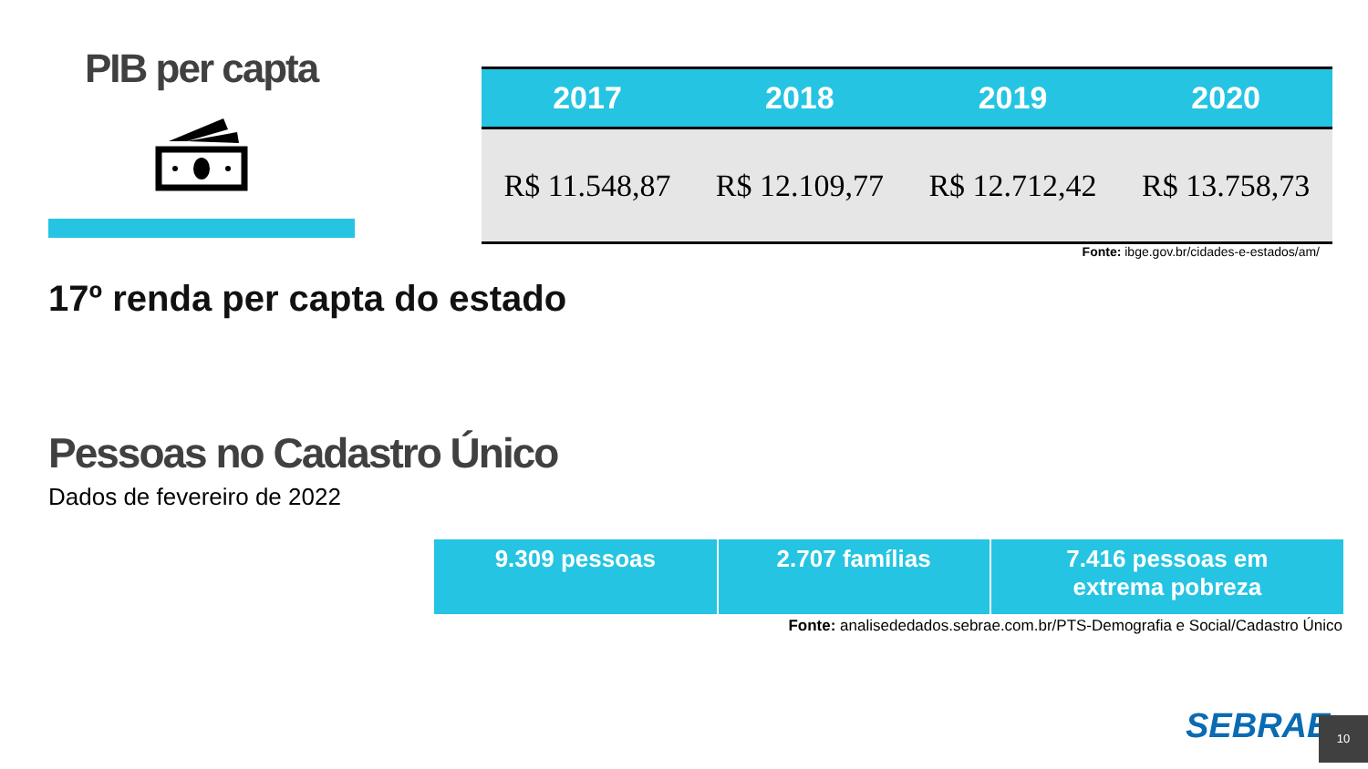PIB per capta
| 2017 | 2018 | 2019 | 2020 |
| --- | --- | --- | --- |
| R$ 11.548,87 | R$ 12.109,77 | R$ 12.712,42 | R$ 13.758,73 |
Fonte: ibge.gov.br/cidades-e-estados/am/
17º renda per capta do estado
Pessoas no Cadastro Único
Dados de fevereiro de 2022
| 9.309 pessoas | 2.707 famílias | 7.416 pessoas em extrema pobreza |
Fonte: analisededados.sebrae.com.br/PTS-Demografia e Social/Cadastro Único
SEBRAE 10